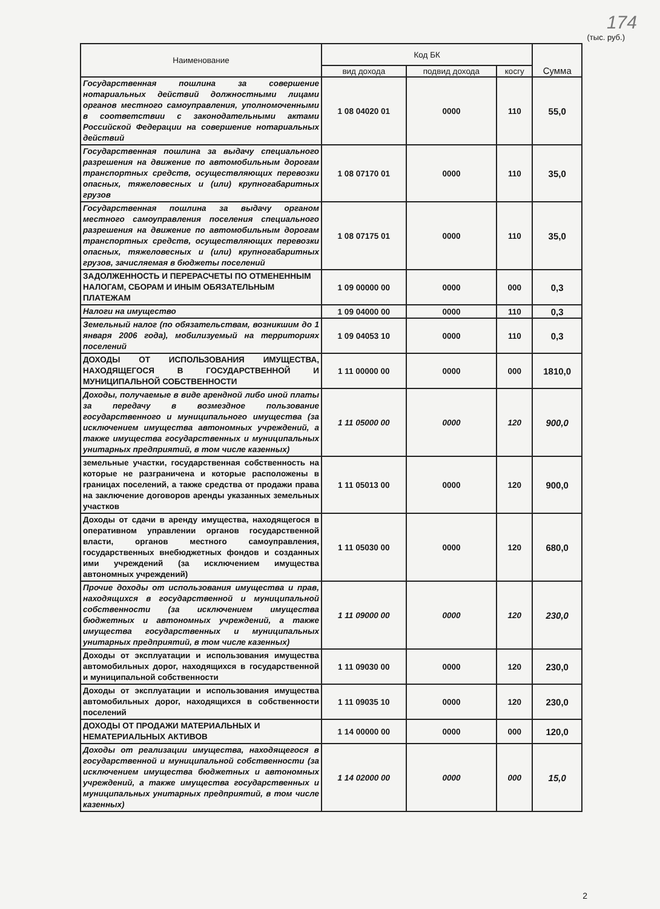174
(тыс. руб.)
| Наименование | Код БК | | | Сумма |
| --- | --- | --- | --- | --- |
| | вид дохода | подвид дохода | косгу | |
| Государственная пошлина за совершение нотариальных действий должностными лицами органов местного самоуправления, уполномоченными в соответствии с законодательными актами Российской Федерации на совершение нотариальных действий | 1 08 04020 01 | 0000 | 110 | 55,0 |
| Государственная пошлина за выдачу специального разрешения на движение по автомобильным дорогам транспортных средств, осуществляющих перевозки опасных, тяжеловесных и (или) крупногабаритных грузов | 1 08 07170 01 | 0000 | 110 | 35,0 |
| Государственная пошлина за выдачу органом местного самоуправления поселения специального разрешения на движение по автомобильным дорогам транспортных средств, осуществляющих перевозки опасных, тяжеловесных и (или) крупногабаритных грузов, зачисляемая в бюджеты поселений | 1 08 07175 01 | 0000 | 110 | 35,0 |
| ЗАДОЛЖЕННОСТЬ И ПЕРЕРАСЧЕТЫ ПО ОТМЕНЕННЫМ НАЛОГАМ, СБОРАМ И ИНЫМ ОБЯЗАТЕЛЬНЫМ ПЛАТЕЖАМ | 1 09 00000 00 | 0000 | 000 | 0,3 |
| Налоги на имущество | 1 09 04000 00 | 0000 | 110 | 0,3 |
| Земельный налог (по обязательствам, возникшим до 1 января 2006 года), мобилизуемый на территориях поселений | 1 09 04053 10 | 0000 | 110 | 0,3 |
| ДОХОДЫ ОТ ИСПОЛЬЗОВАНИЯ ИМУЩЕСТВА, НАХОДЯЩЕГОСЯ В ГОСУДАРСТВЕННОЙ И МУНИЦИПАЛЬНОЙ СОБСТВЕННОСТИ | 1 11 00000 00 | 0000 | 000 | 1810,0 |
| Доходы, получаемые в виде арендной либо иной платы за передачу в возмездное пользование государственного и муниципального имущества (за исключением имущества автономных учреждений, а также имущества государственных и муниципальных унитарных предприятий, в том числе казенных) | 1 11 05000 00 | 0000 | 120 | 900,0 |
| земельные участки, государственная собственность на которые не разграничена и которые расположены в границах поселений, а также средства от продажи права на заключение договоров аренды указанных земельных участков | 1 11 05013 00 | 0000 | 120 | 900,0 |
| Доходы от сдачи в аренду имущества, находящегося в оперативном управлении органов государственной власти, органов местного самоуправления, государственных внебюджетных фондов и созданных ими учреждений (за исключением имущества автономных учреждений) | 1 11 05030 00 | 0000 | 120 | 680,0 |
| Прочие доходы от использования имущества и прав, находящихся в государственной и муниципальной собственности (за исключением имущества бюджетных и автономных учреждений, а также имущества государственных и муниципальных унитарных предприятий, в том числе казенных) | 1 11 09000 00 | 0000 | 120 | 230,0 |
| Доходы от эксплуатации и использования имущества автомобильных дорог, находящихся в государственной и муниципальной собственности | 1 11 09030 00 | 0000 | 120 | 230,0 |
| Доходы от эксплуатации и использования имущества автомобильных дорог, находящихся в собственности поселений | 1 11 09035 10 | 0000 | 120 | 230,0 |
| ДОХОДЫ ОТ ПРОДАЖИ МАТЕРИАЛЬНЫХ И НЕМАТЕРИАЛЬНЫХ АКТИВОВ | 1 14 00000 00 | 0000 | 000 | 120,0 |
| Доходы от реализации имущества, находящегося в государственной и муниципальной собственности (за исключением имущества бюджетных и автономных учреждений, а также имущества государственных и муниципальных унитарных предприятий, в том числе казенных) | 1 14 02000 00 | 0000 | 000 | 15,0 |
2